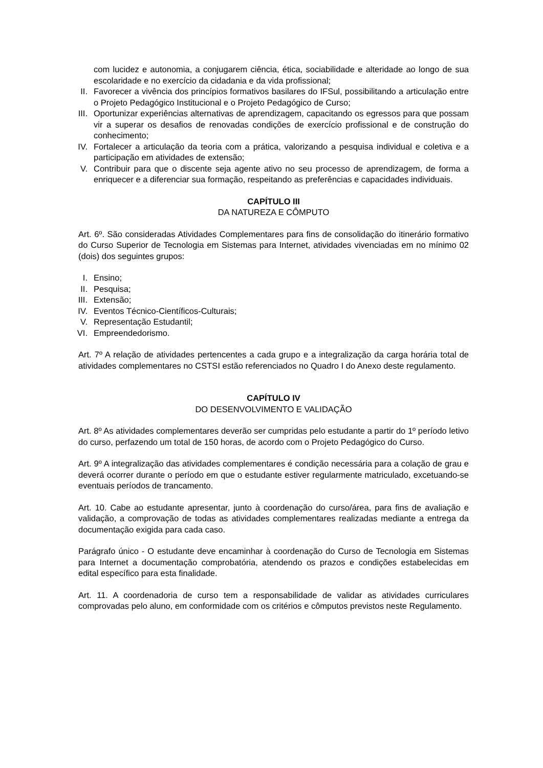com lucidez e autonomia, a conjugarem ciência, ética, sociabilidade e alteridade ao longo de sua escolaridade e no exercício da cidadania e da vida profissional;
II. Favorecer a vivência dos princípios formativos basilares do IFSul, possibilitando a articulação entre o Projeto Pedagógico Institucional e o Projeto Pedagógico de Curso;
III. Oportunizar experiências alternativas de aprendizagem, capacitando os egressos para que possam vir a superar os desafios de renovadas condições de exercício profissional e de construção do conhecimento;
IV. Fortalecer a articulação da teoria com a prática, valorizando a pesquisa individual e coletiva e a participação em atividades de extensão;
V. Contribuir para que o discente seja agente ativo no seu processo de aprendizagem, de forma a enriquecer e a diferenciar sua formação, respeitando as preferências e capacidades individuais.
CAPÍTULO III
DA NATUREZA E CÔMPUTO
Art. 6º. São consideradas Atividades Complementares para fins de consolidação do itinerário formativo do Curso Superior de Tecnologia em Sistemas para Internet, atividades vivenciadas em no mínimo 02 (dois) dos seguintes grupos:
I. Ensino;
II. Pesquisa;
III. Extensão;
IV. Eventos Técnico-Científicos-Culturais;
V. Representação Estudantil;
VI. Empreendedorismo.
Art. 7º A relação de atividades pertencentes a cada grupo e a integralização da carga horária total de atividades complementares no CSTSI estão referenciados no Quadro I do Anexo deste regulamento.
CAPÍTULO IV
DO DESENVOLVIMENTO E VALIDAÇÃO
Art. 8º As atividades complementares deverão ser cumpridas pelo estudante a partir do 1º período letivo do curso, perfazendo um total de 150 horas, de acordo com o Projeto Pedagógico do Curso.
Art. 9º A integralização das atividades complementares é condição necessária para a colação de grau e deverá ocorrer durante o período em que o estudante estiver regularmente matriculado, excetuando-se eventuais períodos de trancamento.
Art. 10. Cabe ao estudante apresentar, junto à coordenação do curso/área, para fins de avaliação e validação, a comprovação de todas as atividades complementares realizadas mediante a entrega da documentação exigida para cada caso.
Parágrafo único - O estudante deve encaminhar à coordenação do Curso de Tecnologia em Sistemas para Internet a documentação comprobatória, atendendo os prazos e condições estabelecidas em edital específico para esta finalidade.
Art. 11. A coordenadoria de curso tem a responsabilidade de validar as atividades curriculares comprovadas pelo aluno, em conformidade com os critérios e cômputos previstos neste Regulamento.